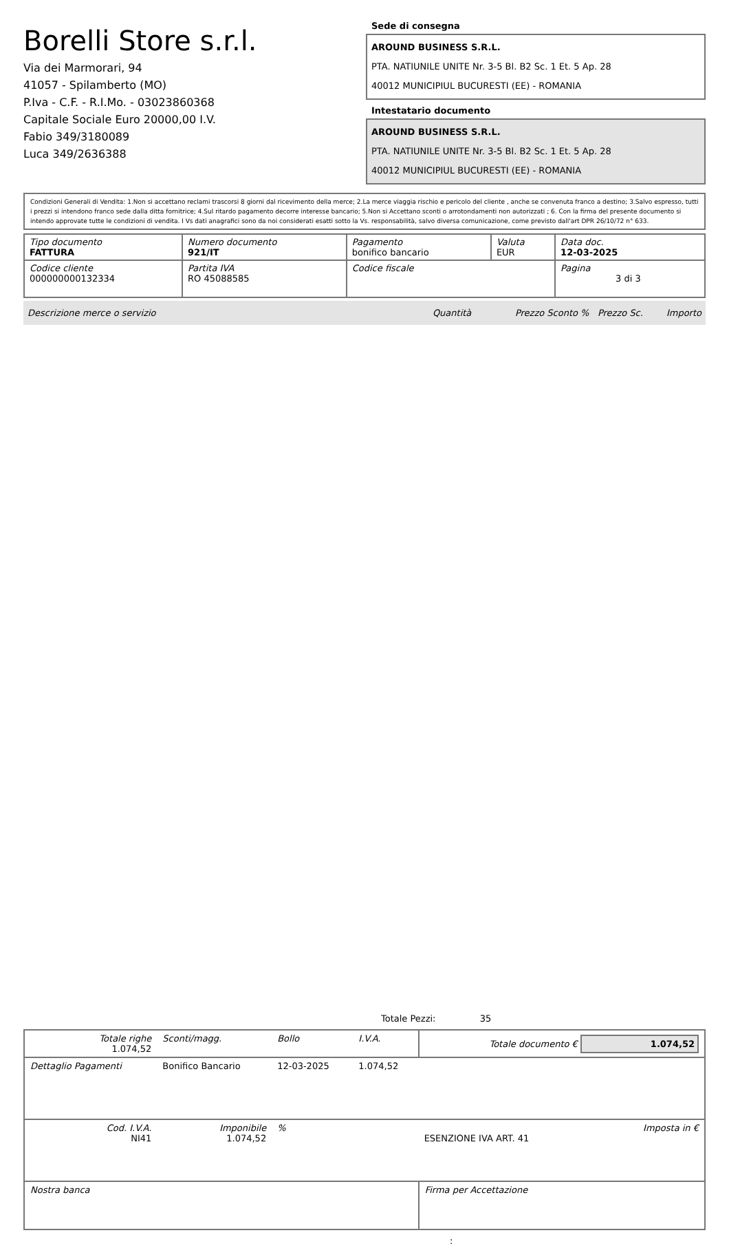Borelli Store s.r.l.
Via dei Marmorari, 94
41057 - Spilamberto (MO)
P.Iva - C.F. - R.I.Mo. - 03023860368
Capitale Sociale Euro 20000,00 I.V.
Fabio 349/3180089
Luca 349/2636388
Sede di consegna
AROUND BUSINESS S.R.L.
PTA. NATIUNILE UNITE Nr. 3-5 Bl. B2 Sc. 1 Et. 5 Ap. 28
40012 MUNICIPIUL BUCURESTI (EE) - ROMANIA
Intestatario documento
AROUND BUSINESS S.R.L.
PTA. NATIUNILE UNITE Nr. 3-5 Bl. B2 Sc. 1 Et. 5 Ap. 28
40012 MUNICIPIUL BUCURESTI (EE) - ROMANIA
Condizioni Generali di Vendita: 1.Non si accettano reclami trascorsi 8 giorni dal ricevimento della merce; 2.La merce viaggia rischio e pericolo del cliente , anche se convenuta franco a destino; 3.Salvo espresso, tutti i prezzi si intendono franco sede dalla ditta fornitrice; 4.Sul ritardo pagamento decorre interesse bancario; 5.Non si Accettano sconti o arrotondamenti non autorizzati ; 6. Con la firma del presente documento si intendo approvate tutte le condizioni di vendita. I Vs dati anagrafici sono da noi considerati esatti sotto la Vs. responsabilità, salvo diversa comunicazione, come previsto dall'art DPR 26/10/72 n° 633.
| Tipo documento FATTURA | Numero documento 921/IT | Pagamento bonifico bancario | Valuta EUR | Data doc. 12-03-2025 |
| Codice cliente 000000000132334 | Partita IVA RO 45088585 | Codice fiscale | | Pagina 3 di 3 |
Descrizione merce o servizio Quantità Prezzo Sconto % Prezzo Sc. Importo
Totale Pezzi: 35
| Totale righe 1.074,52 | Sconti/magg. | Bollo | I.V.A. | Totale documento € 1.074,52 | |
| Dettaglio Pagamenti | Bonifico Bancario | 12-03-2025 | 1.074,52 | | |
| Cod. I.V.A. NI41 | Imponibile 1.074,52 | % | | ESENZIONE IVA ART. 41 | Imposta in € |
| Nostra banca | | | | Firma per Accettazione | |
: